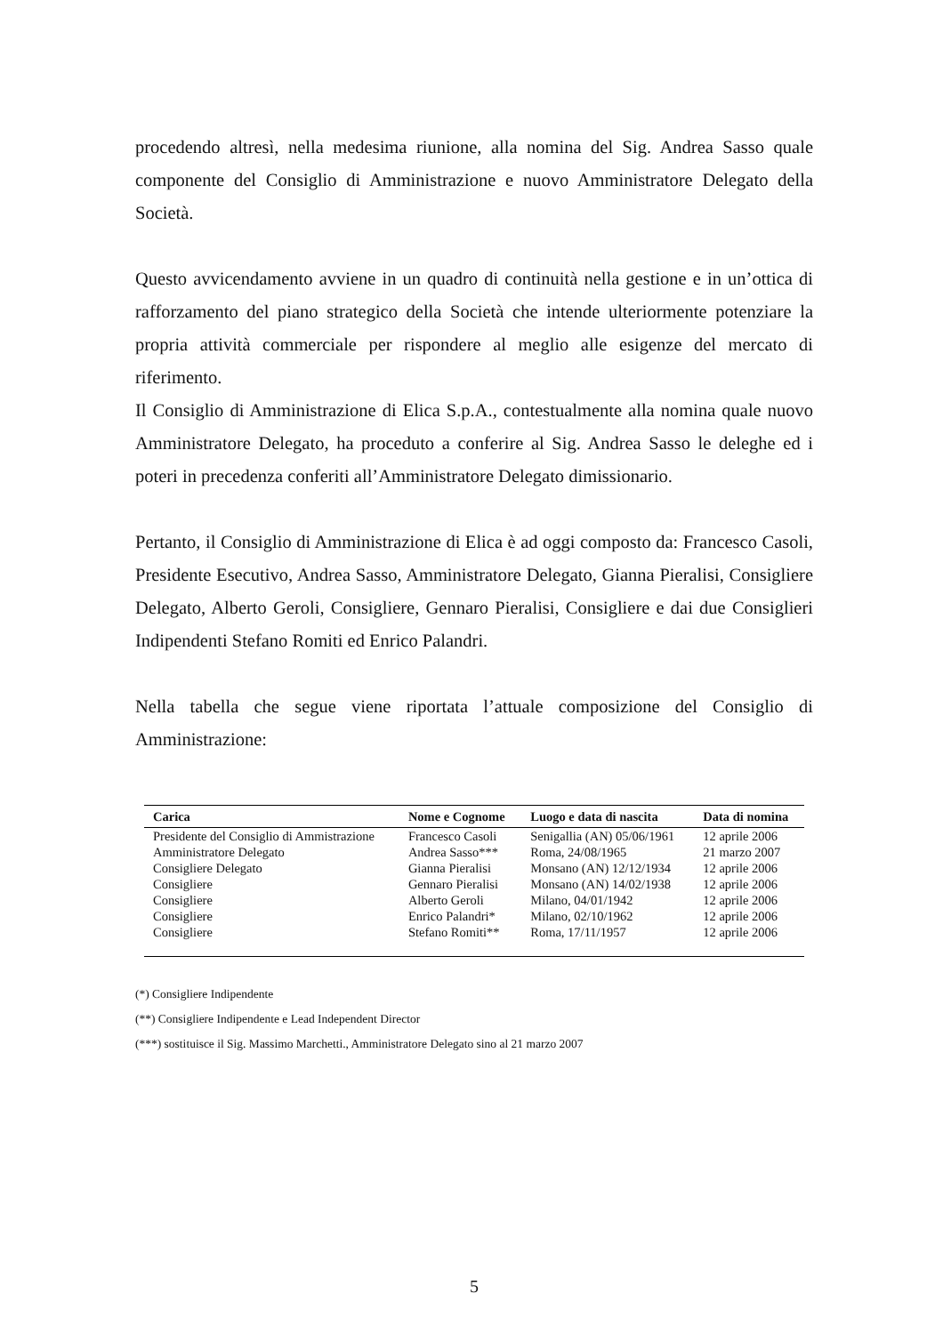procedendo altresì, nella medesima riunione, alla nomina del Sig. Andrea Sasso quale componente del Consiglio di Amministrazione e nuovo Amministratore Delegato della Società.
Questo avvicendamento avviene in un quadro di continuità nella gestione e in un’ottica di rafforzamento del piano strategico della Società che intende ulteriormente potenziare la propria attività commerciale per rispondere al meglio alle esigenze del mercato di riferimento.
Il Consiglio di Amministrazione di Elica S.p.A., contestualmente alla nomina quale nuovo Amministratore Delegato, ha proceduto a conferire al Sig. Andrea Sasso le deleghe ed i poteri in precedenza conferiti all’Amministratore Delegato dimissionario.
Pertanto, il Consiglio di Amministrazione di Elica è ad oggi composto da: Francesco Casoli, Presidente Esecutivo, Andrea Sasso, Amministratore Delegato, Gianna Pieralisi, Consigliere Delegato, Alberto Geroli, Consigliere, Gennaro Pieralisi, Consigliere e dai due Consiglieri Indipendenti Stefano Romiti ed Enrico Palandri.
Nella tabella che segue viene riportata l’attuale composizione del Consiglio di Amministrazione:
| Carica | Nome e Cognome | Luogo e data di nascita | Data di nomina |
| --- | --- | --- | --- |
| Presidente del Consiglio di Ammistrazione | Francesco Casoli | Senigallia (AN) 05/06/1961 | 12 aprile 2006 |
| Amministratore Delegato | Andrea Sasso*** | Roma, 24/08/1965 | 21 marzo 2007 |
| Consigliere Delegato | Gianna Pieralisi | Monsano (AN) 12/12/1934 | 12 aprile 2006 |
| Consigliere | Gennaro Pieralisi | Monsano (AN) 14/02/1938 | 12 aprile 2006 |
| Consigliere | Alberto Geroli | Milano, 04/01/1942 | 12 aprile 2006 |
| Consigliere | Enrico Palandri* | Milano, 02/10/1962 | 12 aprile 2006 |
| Consigliere | Stefano Romiti** | Roma, 17/11/1957 | 12 aprile 2006 |
(*) Consigliere Indipendente
(**) Consigliere Indipendente e Lead Independent Director
(***) sostituisce il Sig. Massimo Marchetti., Amministratore Delegato sino al 21 marzo 2007
5